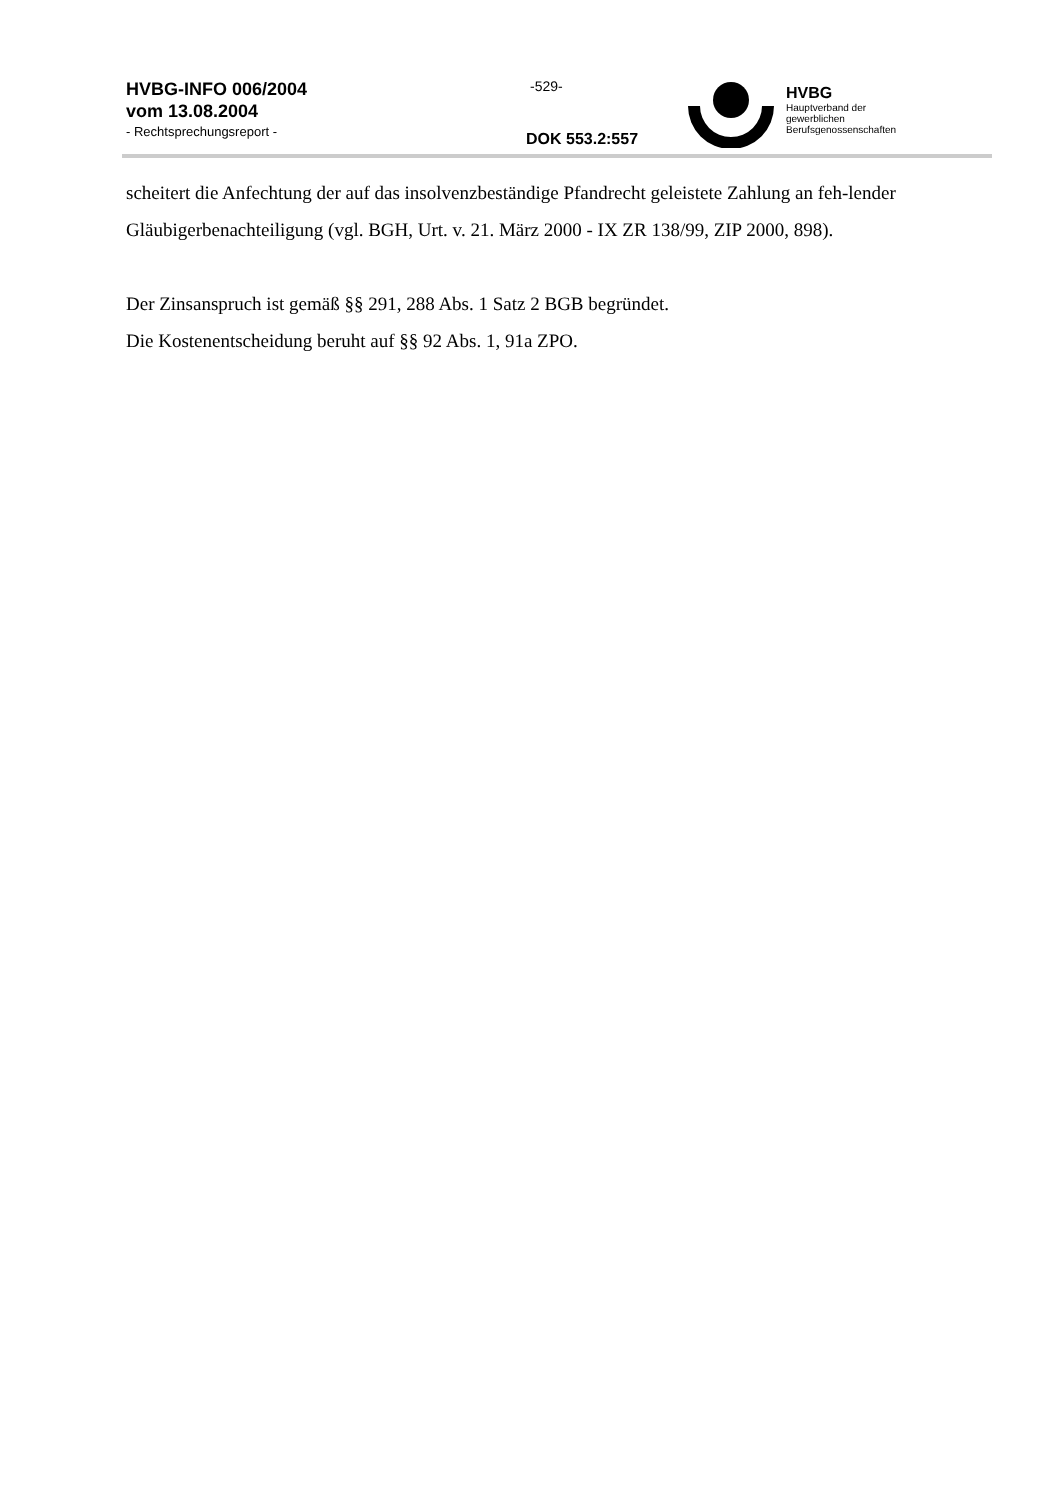HVBG-INFO 006/2004
vom 13.08.2004
- Rechtsprechungsreport -
-529-
DOK 553.2:557
HVBG
Hauptverband der
gewerblichen
Berufsgenossenschaften
scheitert die Anfechtung der auf das insolvenzbeständige Pfandrecht geleistete Zahlung an feh-lender Gläubigerbenachteiligung (vgl. BGH, Urt. v. 21. März 2000 - IX ZR 138/99, ZIP 2000, 898).
Der Zinsanspruch ist gemäß §§ 291, 288 Abs. 1 Satz 2 BGB begründet.
Die Kostenentscheidung beruht auf §§ 92 Abs. 1, 91a ZPO.